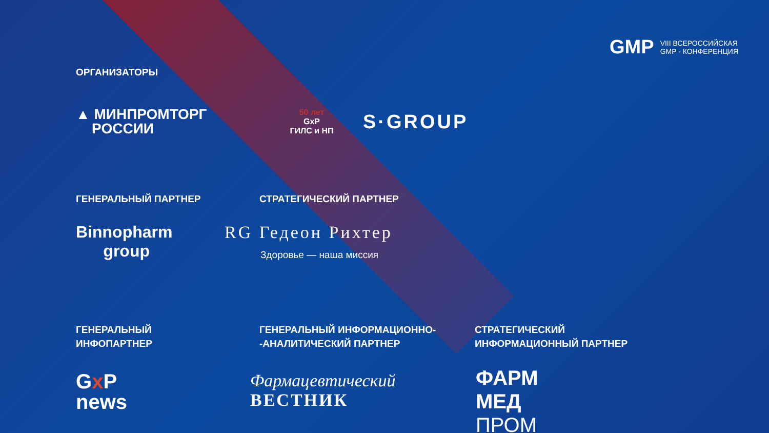GMP
VIII ВСЕРОССИЙСКАЯ
GMP - КОНФЕРЕНЦИЯ
ОРГАНИЗАТОРЫ
▲ МИНПРОМТОРГ
РОССИИ
50 лет
GxP
ГИЛС и НП
S·GROUP
ГЕНЕРАЛЬНЫЙ ПАРТНЕР СТРАТЕГИЧЕСКИЙ ПАРТНЕР
Binnopharm
group
RG Гедеон Рихтер
Здоровье — наша миссия
ГЕНЕРАЛЬНЫЙ
ИНФОПАРТНЕР
ГЕНЕРАЛЬНЫЙ ИНФОРМАЦИОННО-
-АНАЛИТИЧЕСКИЙ ПАРТНЕР
СТРАТЕГИЧЕСКИЙ
ИНФОРМАЦИОННЫЙ ПАРТНЕР
Gx P
news
Фармацевтический
ВЕСТНИК
ФАРМ
МЕД
ПРОМ